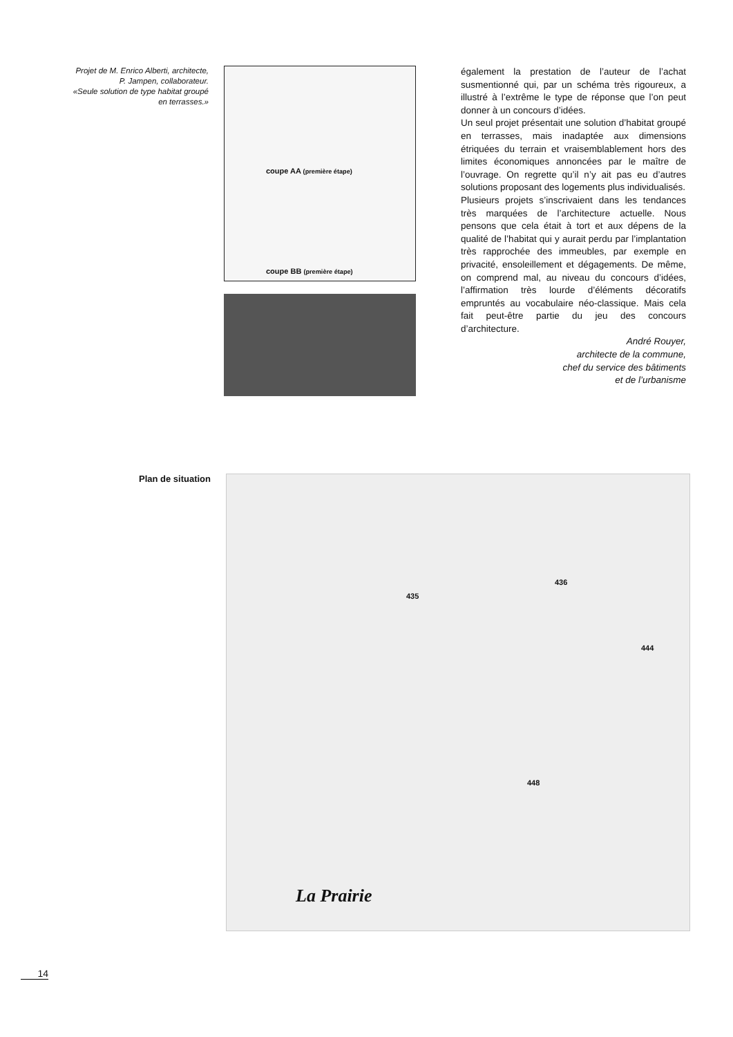Projet de M. Enrico Alberti, architecte,
P. Jampen, collaborateur.
«Seule solution de type habitat groupé
en terrasses.»
coupe AA (première étape)
coupe BB (première étape)
également la prestation de l’auteur de l’achat susmentionné qui, par un schéma très rigoureux, a illustré à l’extrême le type de réponse que l’on peut donner à un concours d’idées.
Un seul projet présentait une solution d’habitat groupé en terrasses, mais inadaptée aux dimensions étriquées du terrain et vraisemblablement hors des limites économiques annoncées par le maître de l’ouvrage. On regrette qu’il n’y ait pas eu d’autres solutions proposant des logements plus individualisés.
Plusieurs projets s’inscrivaient dans les tendances très marquées de l’architecture actuelle. Nous pensons que cela était à tort et aux dépens de la qualité de l’habitat qui y aurait perdu par l’implantation très rapprochée des immeubles, par exemple en privacité, ensoleillement et dégagements. De même, on comprend mal, au niveau du concours d’idées, l’affirmation très lourde d’éléments décoratifs empruntés au vocabulaire néo-classique. Mais cela fait peut-être partie du jeu des concours d’architecture.
André Rouyer,
architecte de la commune,
chef du service des bâtiments
et de l’urbanisme
Plan de situation
435
436
444
448
La Prairie
14